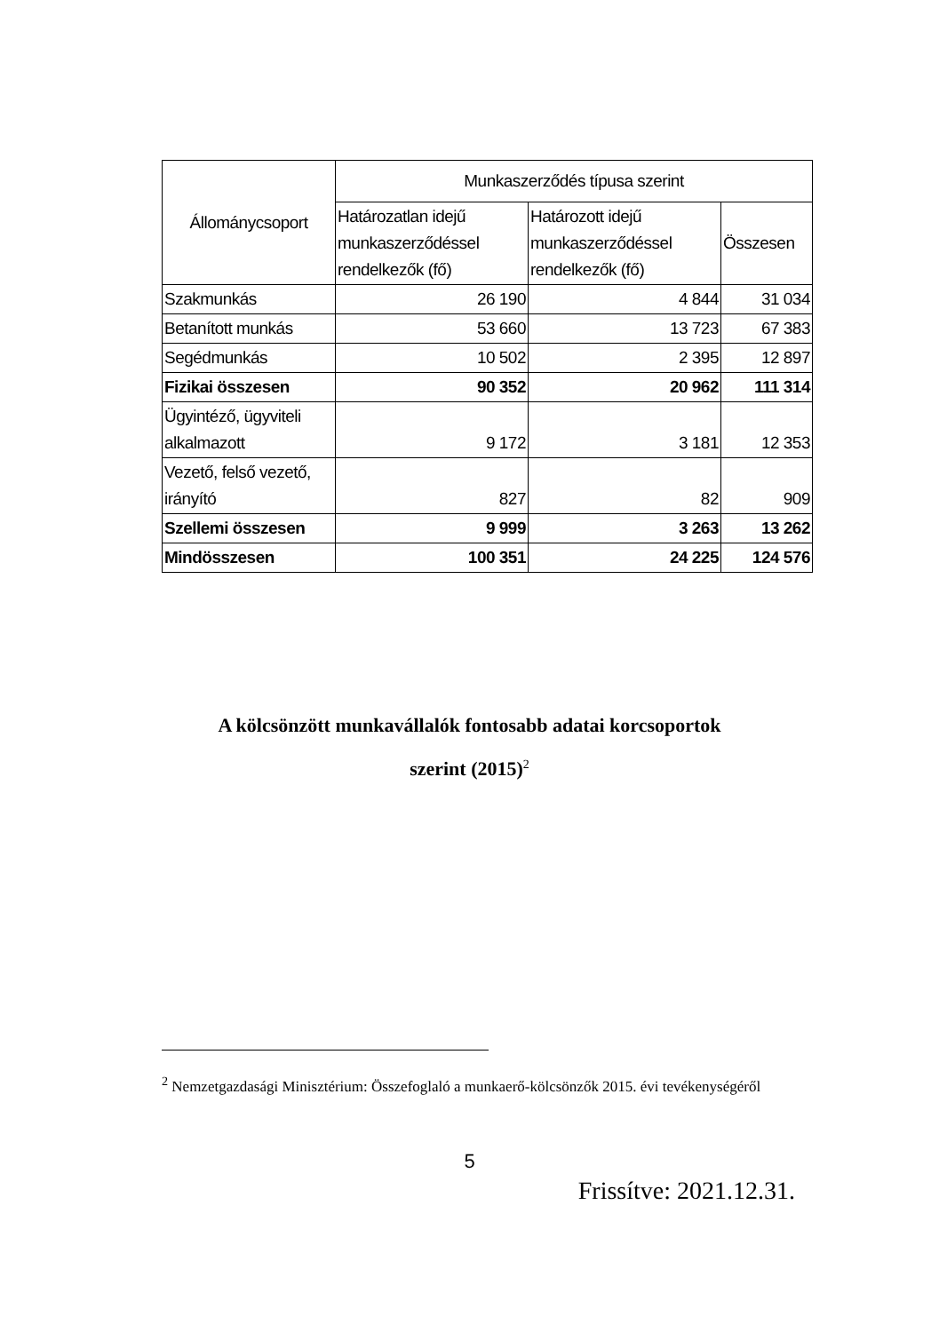| Állománycsoport | Munkaszerződés típusa szerint | | |
| --- | --- | --- | --- |
| | Határozatlan idejű munkaszerződéssel rendelkezők (fő) | Határozott idejű munkaszerződéssel rendelkezők (fő) | Összesen |
| Szakmunkás | 26 190 | 4 844 | 31 034 |
| Betanított munkás | 53 660 | 13 723 | 67 383 |
| Segédmunkás | 10 502 | 2 395 | 12 897 |
| Fizikai összesen | 90 352 | 20 962 | 111 314 |
| Ügyintéző, ügyviteli alkalmazott | 9 172 | 3 181 | 12 353 |
| Vezető, felső vezető, irányító | 827 | 82 | 909 |
| Szellemi összesen | 9 999 | 3 263 | 13 262 |
| Mindösszesen | 100 351 | 24 225 | 124 576 |
A kölcsönzött munkavállalók fontosabb adatai korcsoportok
szerint (2015)<sup>2</sup>
<sup>2</sup> Nemzetgazdasági Minisztérium: Összefoglaló a munkaerő-kölcsönzők 2015. évi tevékenységéről
5
Frissítve: 2021.12.31.